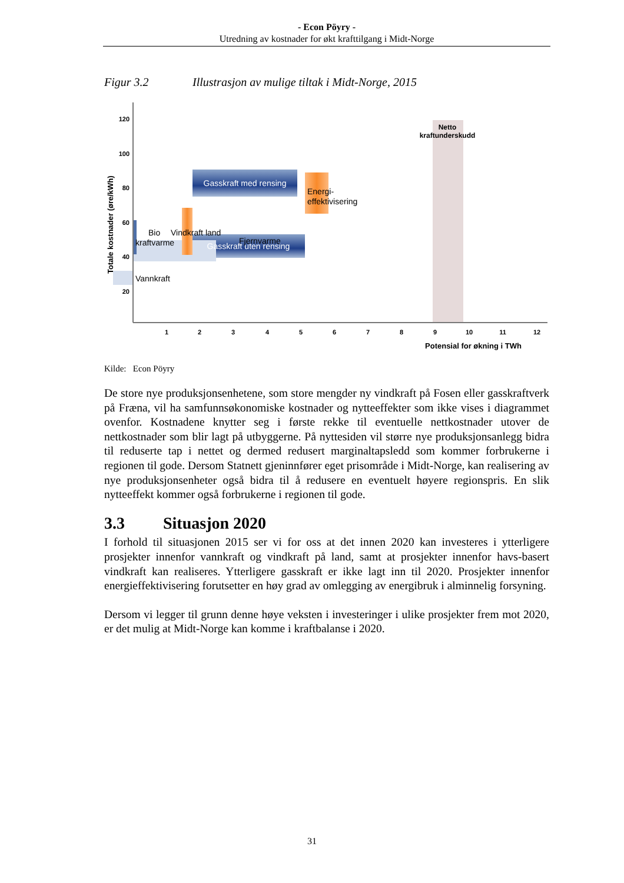- Econ Pöyry -
Utredning av kostnader for økt krafttilgang i Midt-Norge
Figur 3.2 Illustrasjon av mulige tiltak i Midt-Norge, 2015
120
100
80
60
40
20
1
2
3
4
5
6
7
8
9
10
11
12
Potensial for økning i TWh
Totale kostnader (øre/kWh)
Netto
kraftunderskudd
Gasskraft med rensing
Gasskraft uten rensing
Energi-
effektivisering
Vindkraft land
Bio
kraftvarme
Fjernvarme
Vannkraft
Kilde: Econ Pöyry
De store nye produksjonsenhetene, som store mengder ny vindkraft på Fosen eller gasskraftverk på Fræna, vil ha samfunnsøkonomiske kostnader og nytteeffekter som ikke vises i diagrammet ovenfor. Kostnadene knytter seg i første rekke til eventuelle nettkostnader utover de nettkostnader som blir lagt på utbyggerne. På nyttesiden vil større nye produksjonsanlegg bidra til reduserte tap i nettet og dermed redusert marginaltapsledd som kommer forbrukerne i regionen til gode. Dersom Statnett gjeninnfører eget prisområde i Midt-Norge, kan realisering av nye produksjonsenheter også bidra til å redusere en eventuelt høyere regionspris. En slik nytteeffekt kommer også forbrukerne i regionen til gode.
3.3 Situasjon 2020
I forhold til situasjonen 2015 ser vi for oss at det innen 2020 kan investeres i ytterligere prosjekter innenfor vannkraft og vindkraft på land, samt at prosjekter innenfor havs-basert vindkraft kan realiseres. Ytterligere gasskraft er ikke lagt inn til 2020. Prosjekter innenfor energieffektivisering forutsetter en høy grad av omlegging av energibruk i alminnelig forsyning.
Dersom vi legger til grunn denne høye veksten i investeringer i ulike prosjekter frem mot 2020, er det mulig at Midt-Norge kan komme i kraftbalanse i 2020.
31